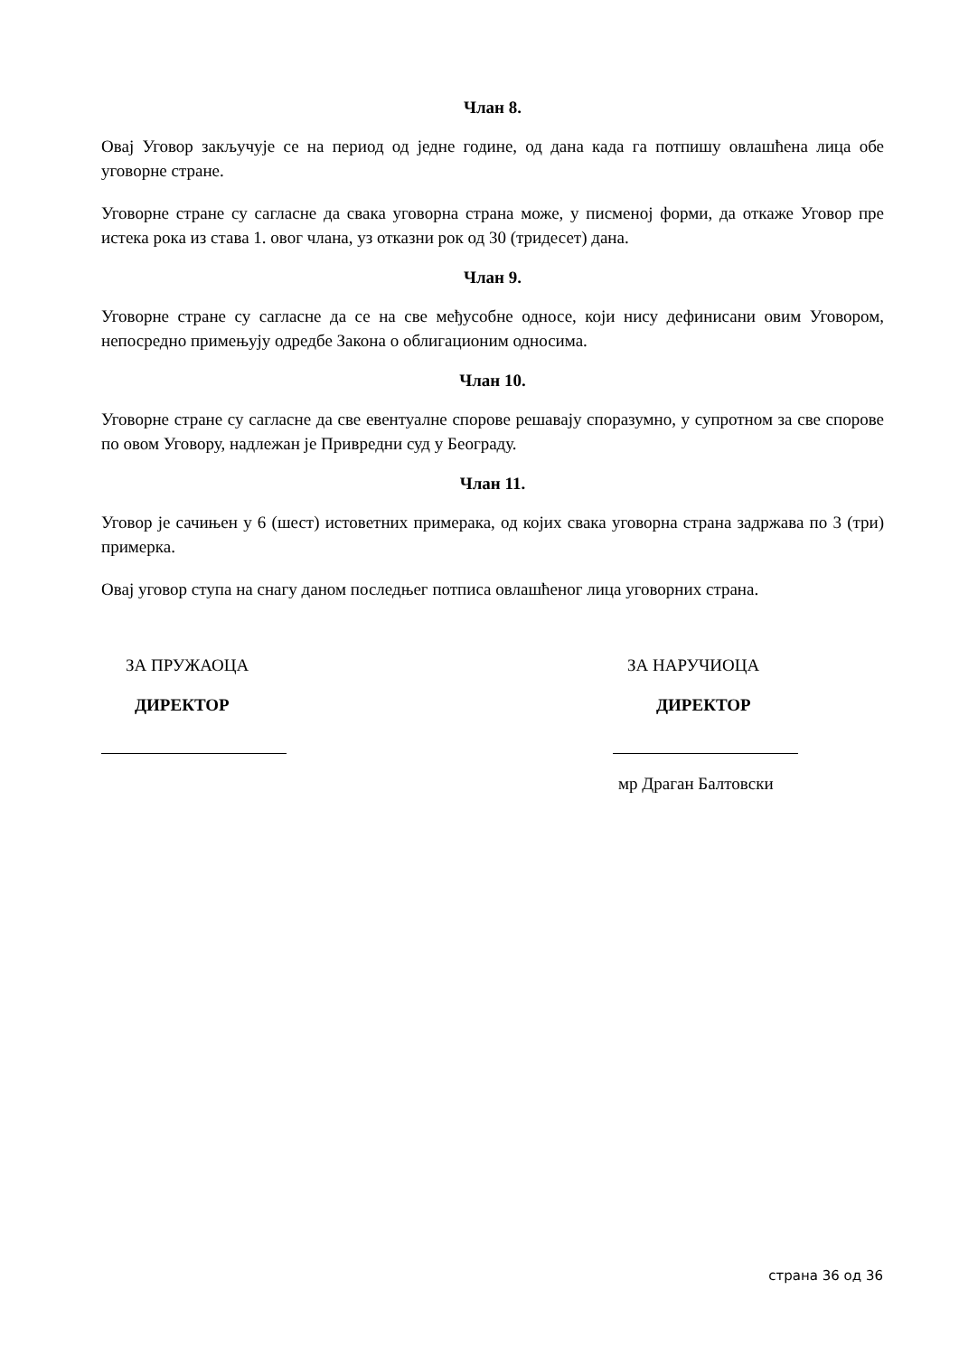Члан 8.
Овај Уговор закључује се на период од једне године, од дана када га потпишу овлашћена лица обе уговорне стране.
Уговорне стране су сагласне да свака уговорна страна може, у писменој форми, да откаже Уговор пре истека рока из става 1. овог члана, уз отказни рок од 30 (тридесет) дана.
Члан 9.
Уговорне стране су сагласне да се на све међусобне односе, који нису дефинисани овим Уговором, непосредно примењују одредбе Закона о облигационим односима.
Члан 10.
Уговорне стране су сагласне да све евентуалне спорове решавају споразумно, у супротном за све спорове по овом Уговору, надлежан је Привредни суд у Београду.
Члан 11.
Уговор је сачињен у 6 (шест) истоветних примерака, од којих свака уговорна страна задржава по 3 (три) примерка.
Овај уговор ступа на снагу даном последњег потписа овлашћеног лица уговорних страна.
ЗА ПРУЖАОЦА
ДИРЕКТОР
ЗА НАРУЧИОЦА
ДИРЕКТОР
мр Драган Балтовски
страна 36 од 36